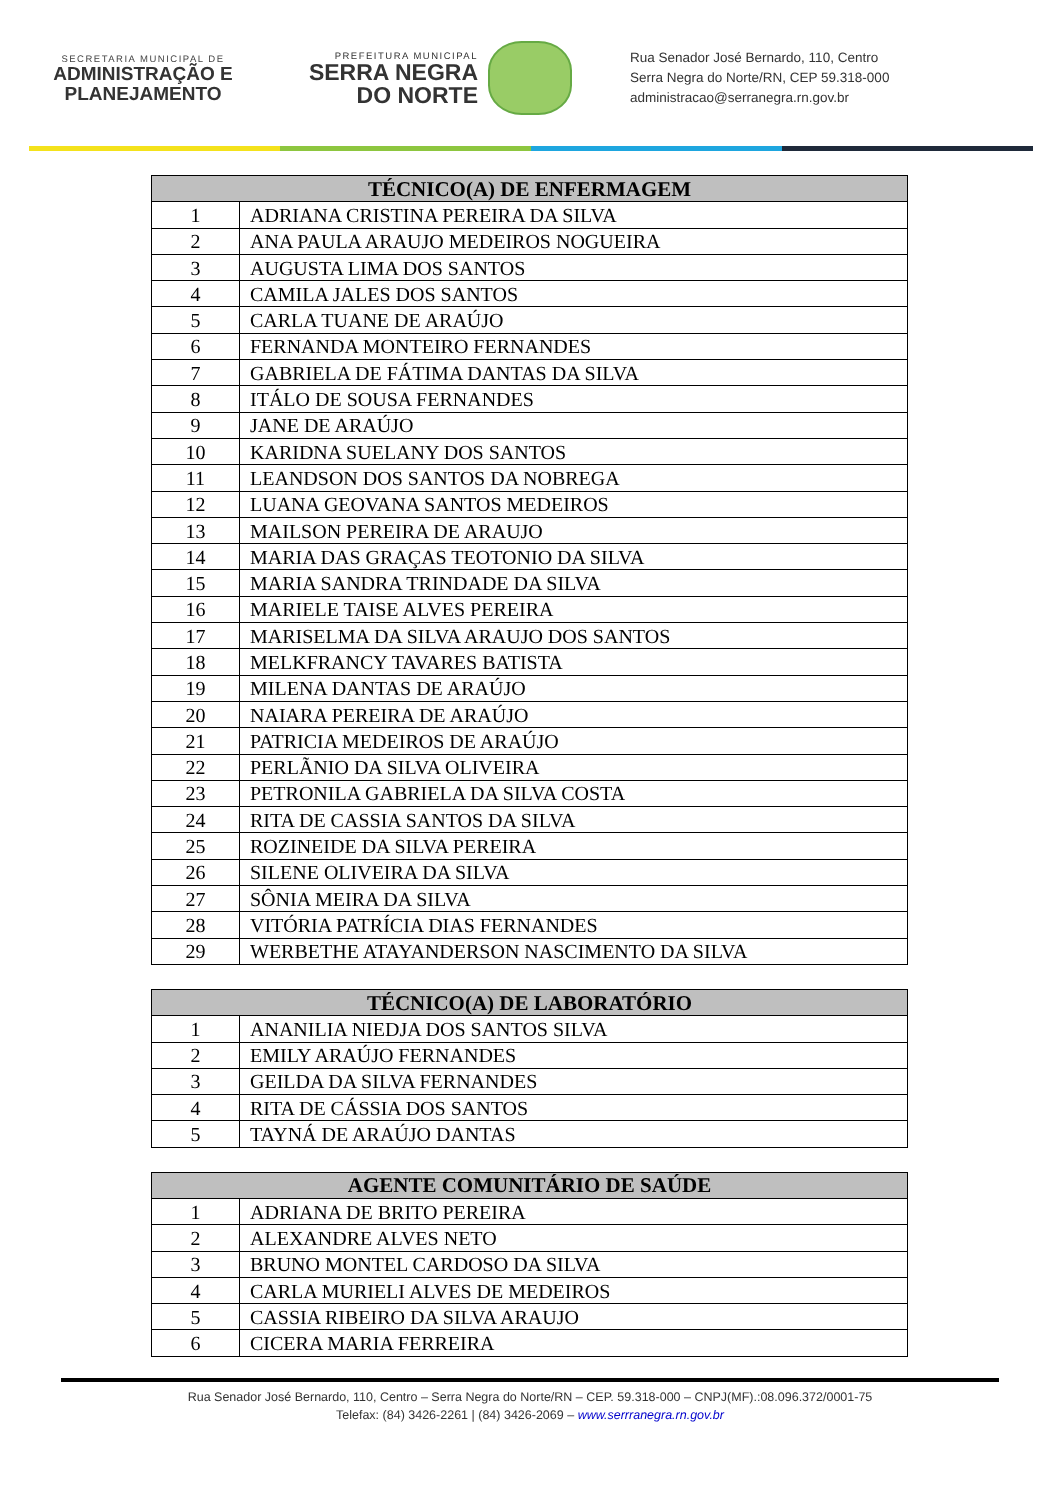SECRETARIA MUNICIPAL DE
ADMINISTRAÇÃO E
PLANEJAMENTO
PREFEITURA MUNICIPAL
SERRA NEGRA
DO NORTE
Rua Senador José Bernardo, 110, Centro
Serra Negra do Norte/RN, CEP 59.318-000
administracao@serranegra.rn.gov.br
| TÉCNICO(A) DE ENFERMAGEM | |
| --- | --- |
| 1 | ADRIANA CRISTINA PEREIRA DA SILVA |
| 2 | ANA PAULA ARAUJO MEDEIROS NOGUEIRA |
| 3 | AUGUSTA LIMA DOS SANTOS |
| 4 | CAMILA JALES DOS SANTOS |
| 5 | CARLA TUANE DE ARAÚJO |
| 6 | FERNANDA MONTEIRO FERNANDES |
| 7 | GABRIELA DE FÁTIMA DANTAS DA SILVA |
| 8 | ITÁLO DE SOUSA FERNANDES |
| 9 | JANE DE ARAÚJO |
| 10 | KARIDNA SUELANY DOS SANTOS |
| 11 | LEANDSON DOS SANTOS DA NOBREGA |
| 12 | LUANA GEOVANA SANTOS MEDEIROS |
| 13 | MAILSON PEREIRA DE ARAUJO |
| 14 | MARIA DAS GRAÇAS TEOTONIO DA SILVA |
| 15 | MARIA SANDRA TRINDADE DA SILVA |
| 16 | MARIELE TAISE ALVES PEREIRA |
| 17 | MARISELMA DA SILVA ARAUJO DOS SANTOS |
| 18 | MELKFRANCY TAVARES BATISTA |
| 19 | MILENA DANTAS DE ARAÚJO |
| 20 | NAIARA PEREIRA DE ARAÚJO |
| 21 | PATRICIA MEDEIROS DE ARAÚJO |
| 22 | PERLÃNIO DA SILVA OLIVEIRA |
| 23 | PETRONILA GABRIELA DA SILVA COSTA |
| 24 | RITA DE CASSIA SANTOS DA SILVA |
| 25 | ROZINEIDE DA SILVA PEREIRA |
| 26 | SILENE OLIVEIRA DA SILVA |
| 27 | SÔNIA MEIRA DA SILVA |
| 28 | VITÓRIA PATRÍCIA DIAS FERNANDES |
| 29 | WERBETHE ATAYANDERSON NASCIMENTO DA SILVA |
| TÉCNICO(A) DE LABORATÓRIO | |
| --- | --- |
| 1 | ANANILIA NIEDJA DOS SANTOS SILVA |
| 2 | EMILY ARAÚJO FERNANDES |
| 3 | GEILDA DA SILVA FERNANDES |
| 4 | RITA DE CÁSSIA DOS SANTOS |
| 5 | TAYNÁ DE ARAÚJO DANTAS |
| AGENTE COMUNITÁRIO DE SAÚDE | |
| --- | --- |
| 1 | ADRIANA DE BRITO PEREIRA |
| 2 | ALEXANDRE ALVES NETO |
| 3 | BRUNO MONTEL CARDOSO DA SILVA |
| 4 | CARLA MURIELI ALVES DE MEDEIROS |
| 5 | CASSIA RIBEIRO DA SILVA ARAUJO |
| 6 | CICERA MARIA FERREIRA |
Rua Senador José Bernardo, 110, Centro – Serra Negra do Norte/RN – CEP. 59.318-000 – CNPJ(MF).:08.096.372/0001-75
Telefax: (84) 3426-2261 | (84) 3426-2069 – www.serrranegra.rn.gov.br